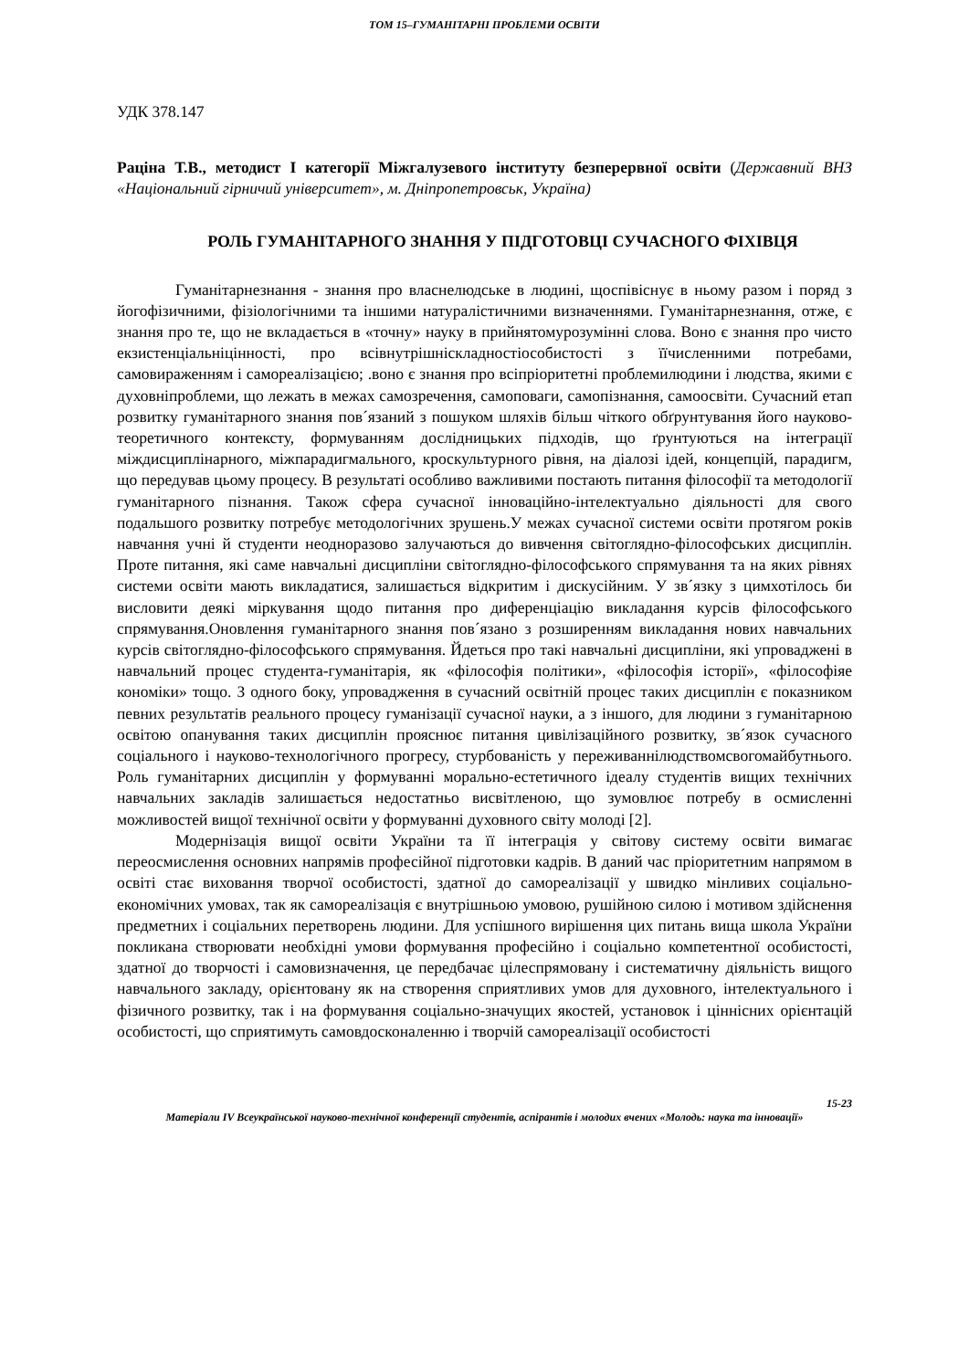ТОМ 15–ГУМАНІТАРНІ ПРОБЛЕМИ ОСВІТИ
УДК 378.147
Раціна Т.В., методист І категорії Міжгалузевого інституту безперервної освіти (Державний ВНЗ «Національний гірничий університет», м. Дніпропетровськ, Україна)
РОЛЬ ГУМАНІТАРНОГО ЗНАННЯ У ПІДГОТОВЦІ СУЧАСНОГО ФІХІВЦЯ
Гуманітарнезнання - знання про власнелюдське в людині, щоспівіснує в ньому разом і поряд з йогофізичними, фізіологічними та іншими натуралістичними визначеннями. Гуманітарнезнання, отже, є знання про те, що не вкладається в «точну» науку в прийнятомурозумінні слова. Воно є знання про чисто екзистенціальніцінності, про всівнутрішніскладностіособистості з їїчисленними потребами, самовираженням і самореалізацією; .воно є знання про всіпріоритетні проблемилюдини і людства, якими є духовніпроблеми, що лежать в межах самозречення, самоповаги, самопізнання, самоосвіти. Сучасний етап розвитку гуманітарного знання пов´язаний з пошуком шляхів більш чіткого обґрунтування його науково-теоретичного контексту, формуванням дослідницьких підходів, що ґрунтуються на інтеграції міждисциплінарного, міжпарадигмального, кроскультурного рівня, на діалозі ідей, концепцій, парадигм, що передував цьому процесу. В результаті особливо важливими постають питання філософії та методології гуманітарного пізнання. Також сфера сучасної інноваційно-інтелектуально діяльності для свого подальшого розвитку потребує методологічних зрушень.У межах сучасної системи освіти протягом років навчання учні й студенти неодноразово залучаються до вивчення світоглядно-філософських дисциплін. Проте питання, які саме навчальні дисципліни світоглядно-філософського спрямування та на яких рівнях системи освіти мають викладатися, залишається відкритим і дискусійним. У зв´язку з цимхотілось би висловити деякі міркування щодо питання про диференціацію викладання курсів філософського спрямування.Оновлення гуманітарного знання пов´язано з розширенням викладання нових навчальних курсів світоглядно-філософського спрямування. Йдеться про такі навчальні дисципліни, які упроваджені в навчальний процес студента-гуманітарія, як «філософія політики», «філософія історії», «філософіяе кономіки» тощо. З одного боку, упровадження в сучасний освітній процес таких дисциплін є показником певних результатів реального процесу гуманізації сучасної науки, а з іншого, для людини з гуманітарною освітою опанування таких дисциплін прояснює питання цивілізаційного розвитку, зв´язок сучасного соціального і науково-технологічного прогресу, стурбованість у переживаннілюдствомсвогомайбутнього. Роль гуманітарних дисциплін у формуванні морально-естетичного ідеалу студентів вищих технічних навчальних закладів залишається недостатньо висвітленою, що зумовлює потребу в осмисленні можливостей вищої технічної освіти у формуванні духовного світу молоді [2].
Модернізація вищої освіти України та її інтеграція у світову систему освіти вимагає переосмислення основних напрямів професійної підготовки кадрів. В даний час пріоритетним напрямом в освіті стає виховання творчої особистості, здатної до самореалізації у швидко мінливих соціально-економічних умовах, так як самореалізація є внутрішньою умовою, рушійною силою і мотивом здійснення предметних і соціальних перетворень людини. Для успішного вирішення цих питань вища школа України покликана створювати необхідні умови формування професійно і соціально компетентної особистості, здатної до творчості і самовизначення, це передбачає цілеспрямовану і систематичну діяльність вищого навчального закладу, орієнтовану як на створення сприятливих умов для духовного, інтелектуального і фізичного розвитку, так і на формування соціально-значущих якостей, установок і ціннісних орієнтацій особистості, що сприятимуть самовдосконаленню і творчій самореалізації особистості
15-23
Матеріали IV Всеукраїнської науково-технічної конференції студентів, аспірантів і молодих вчених «Молодь: наука та інновації»